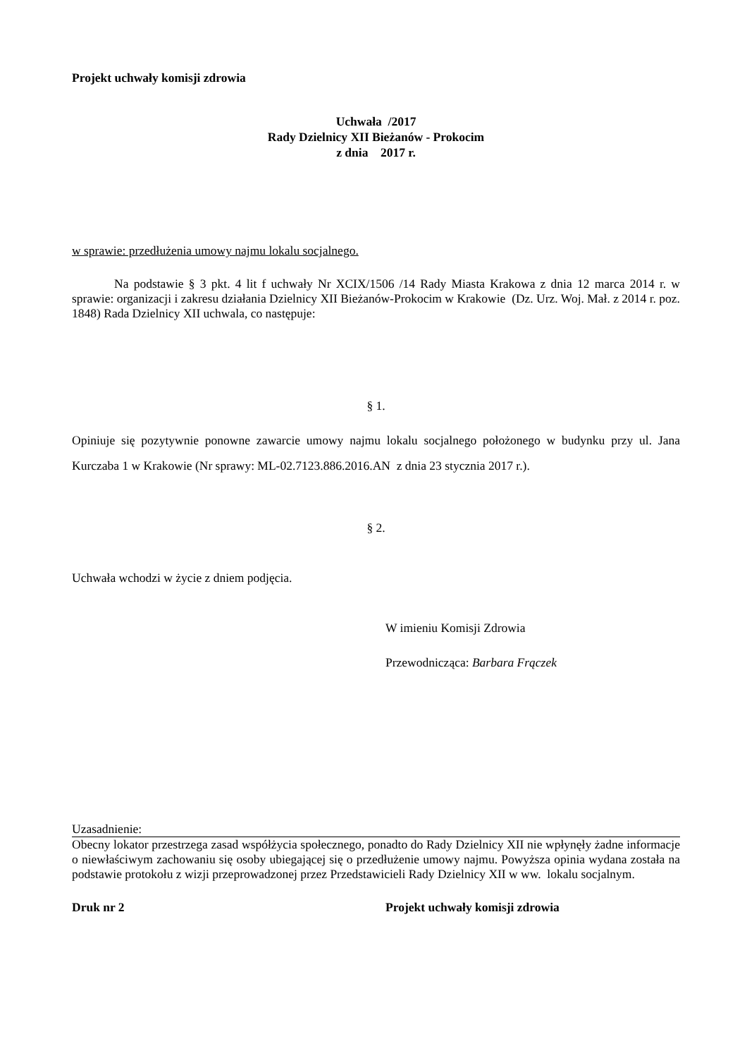Projekt uchwały komisji zdrowia
Uchwała /2017
Rady Dzielnicy XII Bieżanów - Prokocim
z dnia 2017 r.
w sprawie: przedłużenia umowy najmu lokalu socjalnego.
Na podstawie § 3 pkt. 4 lit f uchwały Nr XCIX/1506 /14 Rady Miasta Krakowa z dnia 12 marca 2014 r. w sprawie: organizacji i zakresu działania Dzielnicy XII Bieżanów-Prokocim w Krakowie (Dz. Urz. Woj. Mał. z 2014 r. poz. 1848) Rada Dzielnicy XII uchwala, co następuje:
§ 1.
Opiniuje się pozytywnie ponowne zawarcie umowy najmu lokalu socjalnego położonego w budynku przy ul. Jana Kurczaba 1 w Krakowie (Nr sprawy: ML-02.7123.886.2016.AN z dnia 23 stycznia 2017 r.).
§ 2.
Uchwała wchodzi w życie z dniem podjęcia.
W imieniu Komisji Zdrowia
Przewodnicząca: Barbara Frączek
Uzasadnienie:
Obecny lokator przestrzega zasad współżycia społecznego, ponadto do Rady Dzielnicy XII nie wpłynęły żadne informacje o niewłaściwym zachowaniu się osoby ubiegającej się o przedłużenie umowy najmu. Powyższa opinia wydana została na podstawie protokołu z wizji przeprowadzonej przez Przedstawicieli Rady Dzielnicy XII w ww. lokalu socjalnym.
Druk nr 2 Projekt uchwały komisji zdrowia